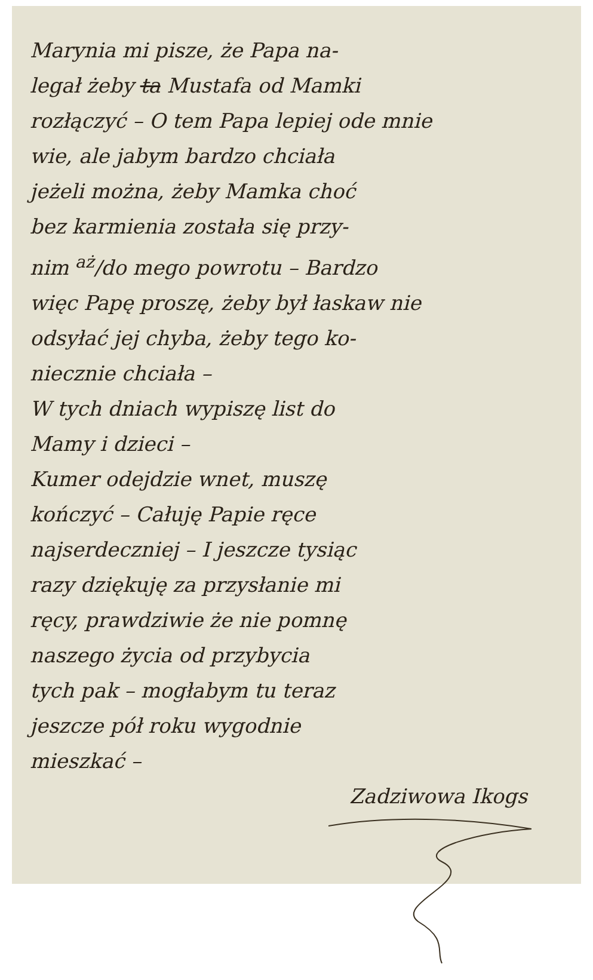Marynia mi pisze, że Papa na-
legał żeby ta Mustafa od Mamki
rozłączyć – O tem Papa lepiej ode mnie
wie, ale jabym bardzo chciała
jeżeli można, żeby Mamka choć
bez karmienia została się przy-
nim <sup>aż</sup>/do mego powrotu – Bardzo
więc Papę proszę, żeby był łaskaw nie
odsyłać jej chyba, żeby tego ko-
niecznie chciała –
W tych dniach wypiszę list do
Mamy i dzieci –
Kumer odejdzie wnet, muszę
kończyć – Całuję Papie ręce
najserdeczniej – I jeszcze tysiąc
razy dziękuję za przysłanie mi
ręcy, prawdziwie że nie pomnę
naszego życia od przybycia
tych pak – mogłabym tu teraz
jeszcze pół roku wygodnie
mieszkać –
Zadziwowa Ikogs